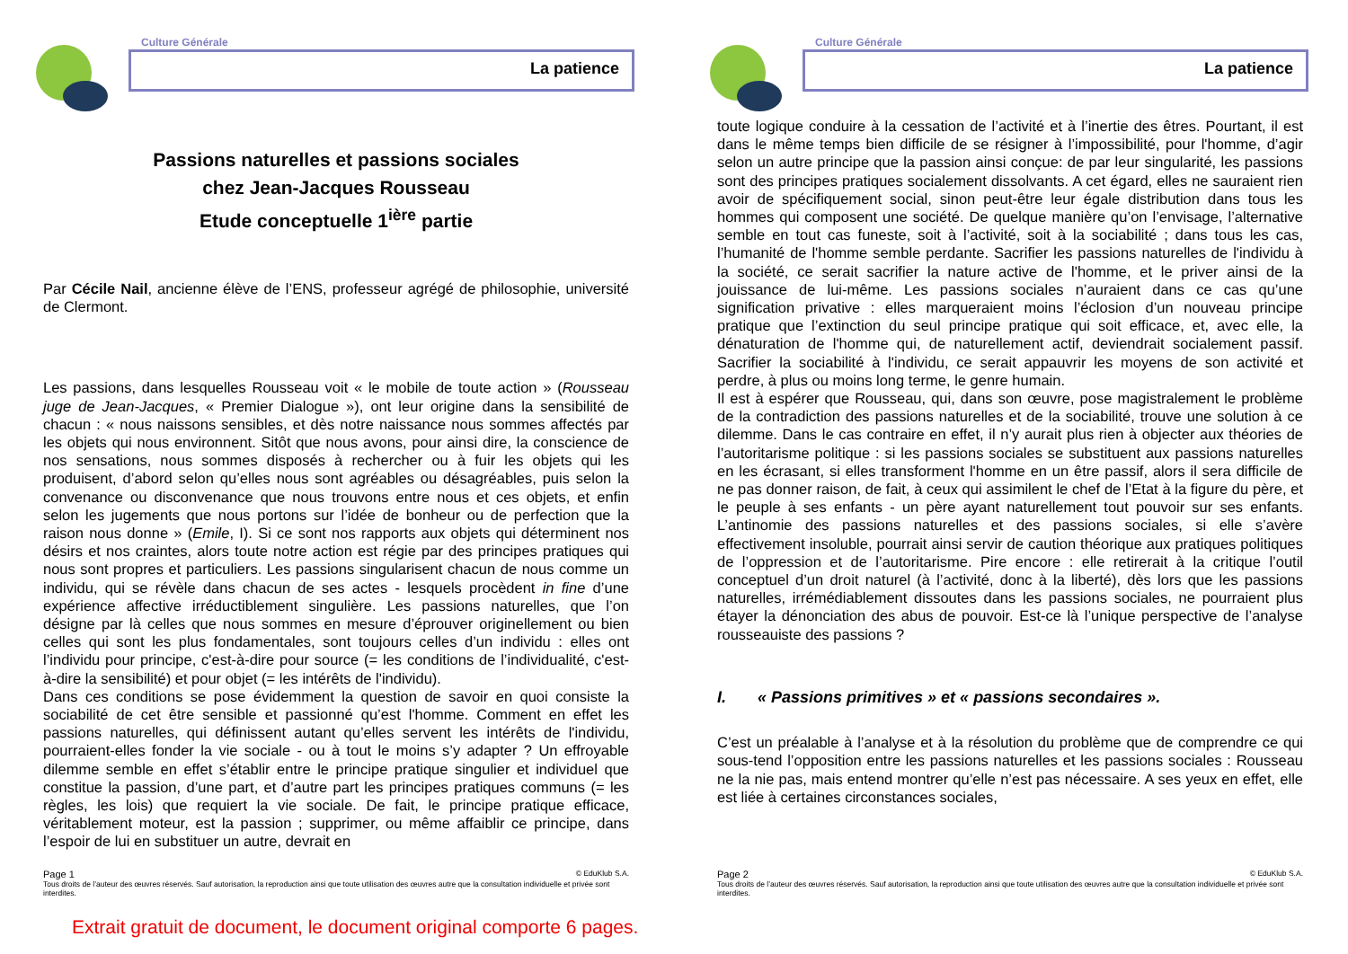Culture Générale
La patience
Passions naturelles et passions sociales
chez Jean-Jacques Rousseau
Etude conceptuelle 1<sup>ière</sup> partie
Par Cécile Nail, ancienne élève de l’ENS, professeur agrégé de philosophie, université de Clermont.
Les passions, dans lesquelles Rousseau voit « le mobile de toute action » (Rousseau juge de Jean-Jacques, « Premier Dialogue »), ont leur origine dans la sensibilité de chacun : « nous naissons sensibles, et dès notre naissance nous sommes affectés par les objets qui nous environnent. Sitôt que nous avons, pour ainsi dire, la conscience de nos sensations, nous sommes disposés à rechercher ou à fuir les objets qui les produisent, d’abord selon qu’elles nous sont agréables ou désagréables, puis selon la convenance ou disconvenance que nous trouvons entre nous et ces objets, et enfin selon les jugements que nous portons sur l’idée de bonheur ou de perfection que la raison nous donne » (Emile, I). Si ce sont nos rapports aux objets qui déterminent nos désirs et nos craintes, alors toute notre action est régie par des principes pratiques qui nous sont propres et particuliers. Les passions singularisent chacun de nous comme un individu, qui se révèle dans chacun de ses actes - lesquels procèdent in fine d’une expérience affective irréductiblement singulière. Les passions naturelles, que l’on désigne par là celles que nous sommes en mesure d’éprouver originellement ou bien celles qui sont les plus fondamentales, sont toujours celles d’un individu : elles ont l’individu pour principe, c'est-à-dire pour source (= les conditions de l’individualité, c'est-à-dire la sensibilité) et pour objet (= les intérêts de l'individu).
Dans ces conditions se pose évidemment la question de savoir en quoi consiste la sociabilité de cet être sensible et passionné qu’est l'homme. Comment en effet les passions naturelles, qui définissent autant qu’elles servent les intérêts de l'individu, pourraient-elles fonder la vie sociale - ou à tout le moins s’y adapter ? Un effroyable dilemme semble en effet s’établir entre le principe pratique singulier et individuel que constitue la passion, d’une part, et d’autre part les principes pratiques communs (= les règles, les lois) que requiert la vie sociale. De fait, le principe pratique efficace, véritablement moteur, est la passion ; supprimer, ou même affaiblir ce principe, dans l’espoir de lui en substituer un autre, devrait en
Page 1 © EduKlub S.A.
Tous droits de l’auteur des œuvres réservés. Sauf autorisation, la reproduction ainsi que toute utilisation des œuvres autre que la consultation individuelle et privée sont interdites.
Culture Générale
La patience
toute logique conduire à la cessation de l’activité et à l’inertie des êtres. Pourtant, il est dans le même temps bien difficile de se résigner à l’impossibilité, pour l'homme, d’agir selon un autre principe que la passion ainsi conçue: de par leur singularité, les passions sont des principes pratiques socialement dissolvants. A cet égard, elles ne sauraient rien avoir de spécifiquement social, sinon peut-être leur égale distribution dans tous les hommes qui composent une société. De quelque manière qu’on l’envisage, l’alternative semble en tout cas funeste, soit à l’activité, soit à la sociabilité ; dans tous les cas, l’humanité de l'homme semble perdante. Sacrifier les passions naturelles de l'individu à la société, ce serait sacrifier la nature active de l'homme, et le priver ainsi de la jouissance de lui-même. Les passions sociales n’auraient dans ce cas qu’une signification privative : elles marqueraient moins l’éclosion d’un nouveau principe pratique que l’extinction du seul principe pratique qui soit efficace, et, avec elle, la dénaturation de l'homme qui, de naturellement actif, deviendrait socialement passif. Sacrifier la sociabilité à l'individu, ce serait appauvrir les moyens de son activité et perdre, à plus ou moins long terme, le genre humain.
Il est à espérer que Rousseau, qui, dans son œuvre, pose magistralement le problème de la contradiction des passions naturelles et de la sociabilité, trouve une solution à ce dilemme. Dans le cas contraire en effet, il n’y aurait plus rien à objecter aux théories de l’autoritarisme politique : si les passions sociales se substituent aux passions naturelles en les écrasant, si elles transforment l'homme en un être passif, alors il sera difficile de ne pas donner raison, de fait, à ceux qui assimilent le chef de l’Etat à la figure du père, et le peuple à ses enfants - un père ayant naturellement tout pouvoir sur ses enfants. L’antinomie des passions naturelles et des passions sociales, si elle s’avère effectivement insoluble, pourrait ainsi servir de caution théorique aux pratiques politiques de l’oppression et de l’autoritarisme. Pire encore : elle retirerait à la critique l’outil conceptuel d’un droit naturel (à l’activité, donc à la liberté), dès lors que les passions naturelles, irrémédiablement dissoutes dans les passions sociales, ne pourraient plus étayer la dénonciation des abus de pouvoir. Est-ce là l’unique perspective de l’analyse rousseauiste des passions ?
I. « Passions primitives » et « passions secondaires ».
C’est un préalable à l’analyse et à la résolution du problème que de comprendre ce qui sous-tend l’opposition entre les passions naturelles et les passions sociales : Rousseau ne la nie pas, mais entend montrer qu’elle n’est pas nécessaire. A ses yeux en effet, elle est liée à certaines circonstances sociales,
Page 2 © EduKlub S.A.
Tous droits de l’auteur des œuvres réservés. Sauf autorisation, la reproduction ainsi que toute utilisation des œuvres autre que la consultation individuelle et privée sont interdites.
Extrait gratuit de document, le document original comporte 6 pages.